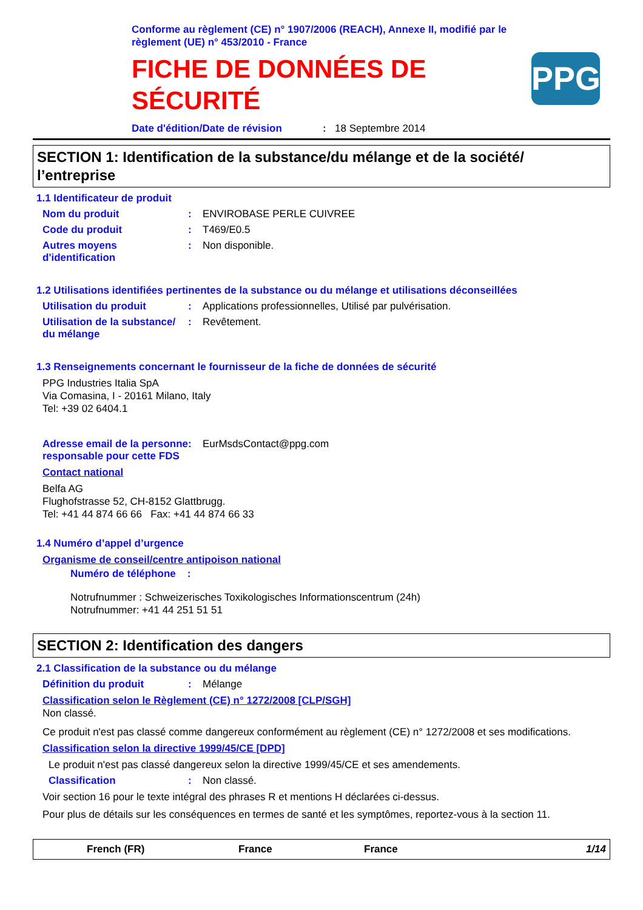Conforme au règlement (CE) n° 1907/2006 (REACH), Annexe II, modifié par le règlement (UE) n° 453/2010 - France
FICHE DE DONNÉES DE
SÉCURITÉ
PPG
Date d'édition/Date de révision: 18 Septembre 2014
SECTION 1: Identification de la substance/du mélange et de la société/ l’entreprise
1.1 Identificateur de produit
Nom du produit: ENVIROBASE PERLE CUIVREE
Code du produit: T469/E0.5
Autres moyens d'identification: Non disponible.
1.2 Utilisations identifiées pertinentes de la substance ou du mélange et utilisations déconseillées
Utilisation du produit: Applications professionnelles, Utilisé par pulvérisation.
Utilisation de la substance/ du mélange: Revêtement.
1.3 Renseignements concernant le fournisseur de la fiche de données de sécurité
PPG Industries Italia SpA
Via Comasina, I - 20161 Milano, Italy
Tel: +39 02 6404.1
Adresse email de la personne responsable pour cette FDS: EurMsdsContact@ppg.com
Contact national
Belfa AG
Flughofstrasse 52, CH-8152 Glattbrugg.
Tel: +41 44 874 66 66 Fax: +41 44 874 66 33
1.4 Numéro d’appel d’urgence
Organisme de conseil/centre antipoison national
Numéro de téléphone :
Notrufnummer : Schweizerisches Toxikologisches Informationscentrum (24h)
Notrufnummer: +41 44 251 51 51
SECTION 2: Identification des dangers
2.1 Classification de la substance ou du mélange
Définition du produit: Mélange
Classification selon le Règlement (CE) n° 1272/2008 [CLP/SGH]
Non classé.
Ce produit n'est pas classé comme dangereux conformément au règlement (CE) n° 1272/2008 et ses modifications.
Classification selon la directive 1999/45/CE [DPD]
Le produit n'est pas classé dangereux selon la directive 1999/45/CE et ses amendements.
Classification: Non classé.
Voir section 16 pour le texte intégral des phrases R et mentions H déclarées ci-dessus.
Pour plus de détails sur les conséquences en termes de santé et les symptômes, reportez-vous à la section 11.
French (FR) France France 1/14